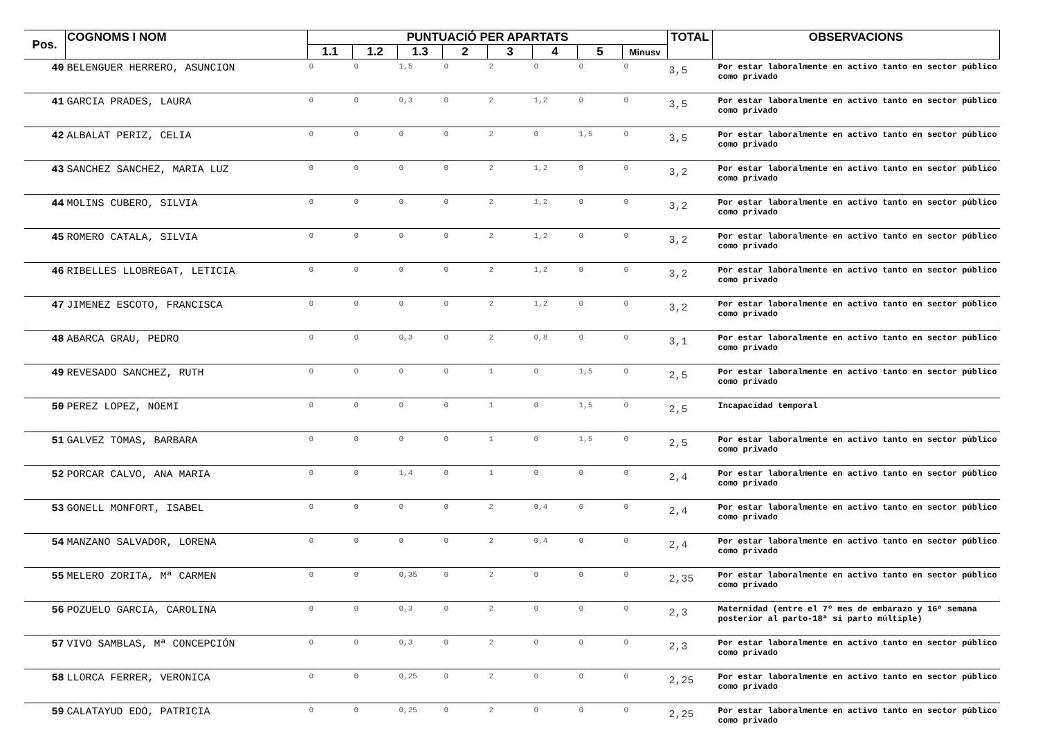| Pos. | COGNOMS I NOM | PUNTUACIÓ PER APARTATS | | | | | | | | TOTAL | OBSERVACIONS |
| --- | --- | --- | --- | --- | --- | --- | --- | --- | --- | --- | --- |
| | | 1.1 | 1.2 | 1.3 | 2 | 3 | 4 | 5 | Minusv | | |
| 40 | BELENGUER HERRERO, ASUNCION | 0 | 0 | 1,5 | 0 | 2 | 0 | 0 | 0 | 3,5 | Por estar laboralmente en activo tanto en sector público como privado |
| 41 | GARCIA PRADES, LAURA | 0 | 0 | 0,3 | 0 | 2 | 1,2 | 0 | 0 | 3,5 | Por estar laboralmente en activo tanto en sector público como privado |
| 42 | ALBALAT PERIZ, CELIA | 0 | 0 | 0 | 0 | 2 | 0 | 1,5 | 0 | 3,5 | Por estar laboralmente en activo tanto en sector público como privado |
| 43 | SANCHEZ SANCHEZ, MARIA LUZ | 0 | 0 | 0 | 0 | 2 | 1,2 | 0 | 0 | 3,2 | Por estar laboralmente en activo tanto en sector público como privado |
| 44 | MOLINS CUBERO, SILVIA | 0 | 0 | 0 | 0 | 2 | 1,2 | 0 | 0 | 3,2 | Por estar laboralmente en activo tanto en sector público como privado |
| 45 | ROMERO CATALA, SILVIA | 0 | 0 | 0 | 0 | 2 | 1,2 | 0 | 0 | 3,2 | Por estar laboralmente en activo tanto en sector público como privado |
| 46 | RIBELLES LLOBREGAT, LETICIA | 0 | 0 | 0 | 0 | 2 | 1,2 | 0 | 0 | 3,2 | Por estar laboralmente en activo tanto en sector público como privado |
| 47 | JIMENEZ ESCOTO, FRANCISCA | 0 | 0 | 0 | 0 | 2 | 1,2 | 0 | 0 | 3,2 | Por estar laboralmente en activo tanto en sector público como privado |
| 48 | ABARCA GRAU, PEDRO | 0 | 0 | 0,3 | 0 | 2 | 0,8 | 0 | 0 | 3,1 | Por estar laboralmente en activo tanto en sector público como privado |
| 49 | REVESADO SANCHEZ, RUTH | 0 | 0 | 0 | 0 | 1 | 0 | 1,5 | 0 | 2,5 | Por estar laboralmente en activo tanto en sector público como privado |
| 50 | PEREZ LOPEZ, NOEMI | 0 | 0 | 0 | 0 | 1 | 0 | 1,5 | 0 | 2,5 | Incapacidad temporal |
| 51 | GALVEZ TOMAS, BARBARA | 0 | 0 | 0 | 0 | 1 | 0 | 1,5 | 0 | 2,5 | Por estar laboralmente en activo tanto en sector público como privado |
| 52 | PORCAR CALVO, ANA MARIA | 0 | 0 | 1,4 | 0 | 1 | 0 | 0 | 0 | 2,4 | Por estar laboralmente en activo tanto en sector público como privado |
| 53 | GONELL MONFORT, ISABEL | 0 | 0 | 0 | 0 | 2 | 0,4 | 0 | 0 | 2,4 | Por estar laboralmente en activo tanto en sector público como privado |
| 54 | MANZANO SALVADOR, LORENA | 0 | 0 | 0 | 0 | 2 | 0,4 | 0 | 0 | 2,4 | Por estar laboralmente en activo tanto en sector público como privado |
| 55 | MELERO ZORITA, Mª CARMEN | 0 | 0 | 0,35 | 0 | 2 | 0 | 0 | 0 | 2,35 | Por estar laboralmente en activo tanto en sector público como privado |
| 56 | POZUELO GARCIA, CAROLINA | 0 | 0 | 0,3 | 0 | 2 | 0 | 0 | 0 | 2,3 | Maternidad (entre el 7º mes de embarazo y 16ª semana posterior al parto-18ª si parto múltiple) |
| 57 | VIVO SAMBLAS, Mª CONCEPCIÓN | 0 | 0 | 0,3 | 0 | 2 | 0 | 0 | 0 | 2,3 | Por estar laboralmente en activo tanto en sector público como privado |
| 58 | LLORCA FERRER, VERONICA | 0 | 0 | 0,25 | 0 | 2 | 0 | 0 | 0 | 2,25 | Por estar laboralmente en activo tanto en sector público como privado |
| 59 | CALATAYUD EDO, PATRICIA | 0 | 0 | 0,25 | 0 | 2 | 0 | 0 | 0 | 2,25 | Por estar laboralmente en activo tanto en sector público como privado |